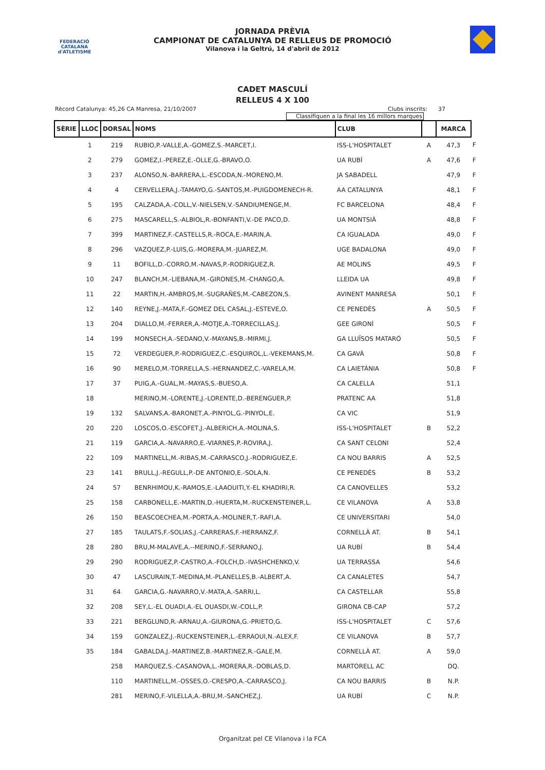FEDERACIÓ CATALANA d'ATLETISME
JORNADA PRÈVIA
CAMPIONAT DE CATALUNYA DE RELLEUS DE PROMOCIÓ
Vilanova i la Geltrú, 14 d'abril de 2012
CADET MASCULÍ
RELLEUS 4 X 100
Rècord Catalunya: 45,26 CA Manresa, 21/10/2007 Clubs inscrits: 37
Classifiquen a la final les 16 millors marques
| SÈRIE | LLOC | DORSAL | NOMS | CLUB | | MARCA | |
| | 1 | 219 | RUBIO,P.-VALLE,A.-GOMEZ,S.-MARCET,I. | ISS-L'HOSPITALET | A | 47,3 | F |
| | 2 | 279 | GOMEZ,I.-PEREZ,E.-OLLE,G.-BRAVO,O. | UA RUBÍ | A | 47,6 | F |
| | 3 | 237 | ALONSO,N.-BARRERA,L.-ESCODA,N.-MORENO,M. | JA SABADELL | | 47,9 | F |
| | 4 | 4 | CERVELLERA,J.-TAMAYO,G.-SANTOS,M.-PUIGDOMENECH-R. | AA CATALUNYA | | 48,1 | F |
| | 5 | 195 | CALZADA,A.-COLL,V.-NIELSEN,V.-SANDIUMENGE,M. | FC BARCELONA | | 48,4 | F |
| | 6 | 275 | MASCARELL,S.-ALBIOL,R.-BONFANTI,V.-DE PACO,D. | UA MONTSIÀ | | 48,8 | F |
| | 7 | 399 | MARTINEZ,F.-CASTELLS,R.-ROCA,E.-MARIN,A. | CA IGUALADA | | 49,0 | F |
| | 8 | 296 | VAZQUEZ,P.-LUIS,G.-MORERA,M.-JUAREZ,M. | UGE BADALONA | | 49,0 | F |
| | 9 | 11 | BOFILL,D.-CORRO,M.-NAVAS,P.-RODRIGUEZ,R. | AE MOLINS | | 49,5 | F |
| | 10 | 247 | BLANCH,M.-LIEBANA,M.-GIRONES,M.-CHANGO,A. | LLEIDA UA | | 49,8 | F |
| | 11 | 22 | MARTIN,H.-AMBROS,M.-SUGRAÑES,M.-CABEZON,S. | AVINENT MANRESA | | 50,1 | F |
| | 12 | 140 | REYNE,J.-MATA,F.-GOMEZ DEL CASAL,J.-ESTEVE,O. | CE PENEDÈS | A | 50,5 | F |
| | 13 | 204 | DIALLO,M.-FERRER,A.-MOTJE,A.-TORRECILLAS,J. | GEE GIRONÍ | | 50,5 | F |
| | 14 | 199 | MONSECH,A.-SEDANO,V.-MAYANS,B.-MIRMI,J. | GA LLUÏSOS MATARÓ | | 50,5 | F |
| | 15 | 72 | VERDEGUER,P.-RODRIGUEZ,C.-ESQUIROL,L.-VEKEMANS,M. | CA GAVÀ | | 50,8 | F |
| | 16 | 90 | MERELO,M.-TORRELLA,S.-HERNANDEZ,C.-VARELA,M. | CA LAIETÀNIA | | 50,8 | F |
| | 17 | 37 | PUIG,A.-GUAL,M.-MAYAS,S.-BUESO,A. | CA CALELLA | | 51,1 | |
| | 18 | | MERINO,M.-LORENTE,J.-LORENTE,D.-BERENGUER,P. | PRATENC AA | | 51,8 | |
| | 19 | 132 | SALVANS,A.-BARONET,A.-PINYOL,G.-PINYOL,E. | CA VIC | | 51,9 | |
| | 20 | 220 | LOSCOS,O.-ESCOFET,J.-ALBERICH,A.-MOLINA,S. | ISS-L'HOSPITALET | B | 52,2 | |
| | 21 | 119 | GARCIA,A.-NAVARRO,E.-VIARNES,P.-ROVIRA,J. | CA SANT CELONI | | 52,4 | |
| | 22 | 109 | MARTINELL,M.-RIBAS,M.-CARRASCO,J.-RODRIGUEZ,E. | CA NOU BARRIS | A | 52,5 | |
| | 23 | 141 | BRULL,J.-REGULL,P.-DE ANTONIO,E.-SOLA,N. | CE PENEDÈS | B | 53,2 | |
| | 24 | 57 | BENRHIMOU,K.-RAMOS,E.-LAAOUITI,Y.-EL KHADIRI,R. | CA CANOVELLES | | 53,2 | |
| | 25 | 158 | CARBONELL,E.-MARTIN,D.-HUERTA,M.-RUCKENSTEINER,L. | CE VILANOVA | A | 53,8 | |
| | 26 | 150 | BEASCOECHEA,M.-PORTA,A.-MOLINER,T.-RAFI,A. | CE UNIVERSITARI | | 54,0 | |
| | 27 | 185 | TAULATS,F.-SOLIAS,J.-CARRERAS,F.-HERRANZ,F. | CORNELLÀ AT. | B | 54,1 | |
| | 28 | 280 | BRU,M-MALAVE,A.--MERINO,F.-SERRANO,J. | UA RUBÍ | B | 54,4 | |
| | 29 | 290 | RODRIGUEZ,P.-CASTRO,A.-FOLCH,D.-IVASHCHENKO,V. | UA TERRASSA | | 54,6 | |
| | 30 | 47 | LASCURAIN,T.-MEDINA,M.-PLANELLES,B.-ALBERT,A. | CA CANALETES | | 54,7 | |
| | 31 | 64 | GARCIA,G.-NAVARRO,V.-MATA,A.-SARRI,L. | CA CASTELLAR | | 55,8 | |
| | 32 | 208 | SEY,L.-EL OUADI,A.-EL OUASDI,W.-COLL,P. | GIRONA CB-CAP | | 57,2 | |
| | 33 | 221 | BERGLUND,R.-ARNAU,A.-GIURONA,G.-PRIETO,G. | ISS-L'HOSPITALET | C | 57,6 | |
| | 34 | 159 | GONZALEZ,J.-RUCKENSTEINER,L.-ERRAOUI,N.-ALEX,F. | CE VILANOVA | B | 57,7 | |
| | 35 | 184 | GABALDA,J.-MARTINEZ,B.-MARTINEZ,R.-GALE,M. | CORNELLÀ AT. | A | 59,0 | |
| | | 258 | MARQUEZ,S.-CASANOVA,L.-MORERA,R.-DOBLAS,D. | MARTORELL AC | | DQ. | |
| | | 110 | MARTINELL,M.-OSSES,O.-CRESPO,A.-CARRASCO,J. | CA NOU BARRIS | B | N.P. | |
| | | 281 | MERINO,F.-VILELLA,A.-BRU,M.-SANCHEZ,J. | UA RUBÍ | C | N.P. | |
Organitzat pel CE Vilanova i la FCA